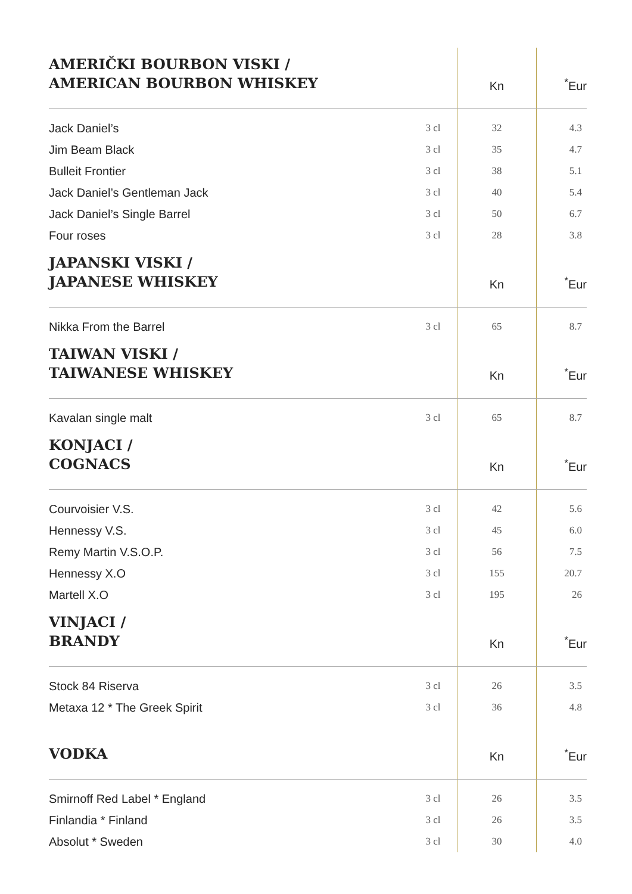| AMERIČKI BOURBON VISKI / AMERICAN BOURBON WHISKEY | | Kn | <sup>*</sup> Eur |
| --- | --- | --- | --- |
| Jack Daniel’s | 3 cl | 32 | 4.3 |
| Jim Beam Black | 3 cl | 35 | 4.7 |
| Bulleit Frontier | 3 cl | 38 | 5.1 |
| Jack Daniel’s Gentleman Jack | 3 cl | 40 | 5.4 |
| Jack Daniel’s Single Barrel | 3 cl | 50 | 6.7 |
| Four roses | 3 cl | 28 | 3.8 |
| JAPANSKI VISKI / JAPANESE WHISKEY | | Kn | <sup>*</sup> Eur |
| Nikka From the Barrel | 3 cl | 65 | 8.7 |
| TAIWAN VISKI / TAIWANESE WHISKEY | | Kn | <sup>*</sup> Eur |
| Kavalan single malt | 3 cl | 65 | 8.7 |
| KONJACI / COGNACS | | Kn | <sup>*</sup> Eur |
| Courvoisier V.S. | 3 cl | 42 | 5.6 |
| Hennessy V.S. | 3 cl | 45 | 6.0 |
| Remy Martin V.S.O.P. | 3 cl | 56 | 7.5 |
| Hennessy X.O | 3 cl | 155 | 20.7 |
| Martell X.O | 3 cl | 195 | 26 |
| VINJACI / BRANDY | | Kn | <sup>*</sup> Eur |
| Stock 84 Riserva | 3 cl | 26 | 3.5 |
| Metaxa 12 * The Greek Spirit | 3 cl | 36 | 4.8 |
| VODKA | | Kn | <sup>*</sup> Eur |
| Smirnoff Red Label * England | 3 cl | 26 | 3.5 |
| Finlandia * Finland | 3 cl | 26 | 3.5 |
| Absolut * Sweden | 3 cl | 30 | 4.0 |